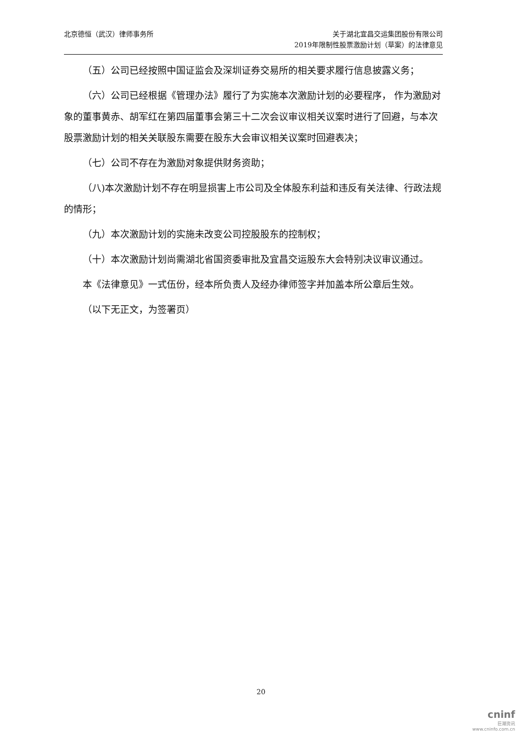北京德恒（武汉）律师事务所 关于湖北宜昌交运集团股份有限公司
2019年限制性股票激励计划（草案）的法律意见
（五）公司已经按照中国证监会及深圳证券交易所的相关要求履行信息披露义务；
（六）公司已经根据《管理办法》履行了为实施本次激励计划的必要程序， 作为激励对象的董事黄赤、胡军红在第四届董事会第三十二次会议审议相关议案时进行了回避，与本次股票激励计划的相关关联股东需要在股东大会审议相关议案时回避表决；
（七）公司不存在为激励对象提供财务资助；
（八)本次激励计划不存在明显损害上市公司及全体股东利益和违反有关法律、行政法规的情形；
（九）本次激励计划的实施未改变公司控股股东的控制权；
（十）本次激励计划尚需湖北省国资委审批及宜昌交运股东大会特别决议审议通过。
本《法律意见》一式伍份，经本所负责人及经办律师签字并加盖本所公章后生效。
（以下无正文，为签署页）
20
cninf
巨潮资讯
www.cninfo.com.cn